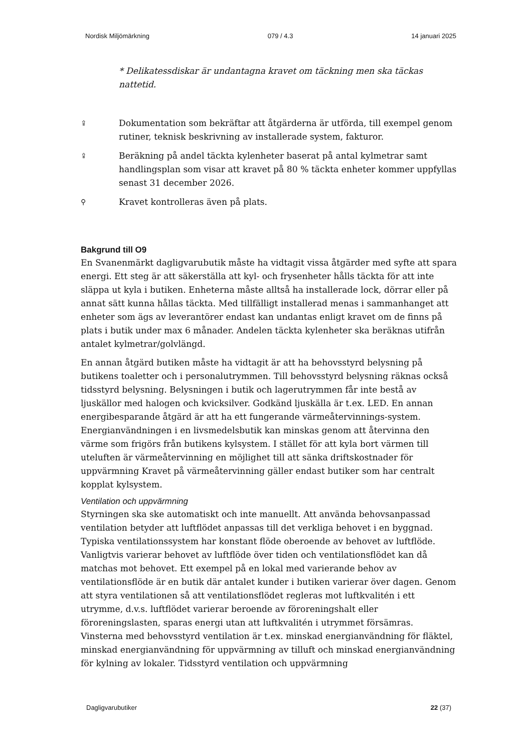Nordisk Miljömärkning 079 / 4.3 14 januari 2025
* Delikatessdiskar är undantagna kravet om täckning men ska täckas nattetid.
⇪ Dokumentation som bekräftar att åtgärderna är utförda, till exempel genom rutiner, teknisk beskrivning av installerade system, fakturor.
⇪ Beräkning på andel täckta kylenheter baserat på antal kylmetrar samt handlingsplan som visar att kravet på 80 % täckta enheter kommer uppfyllas senast 31 december 2026.
⚲ Kravet kontrolleras även på plats.
Bakgrund till O9
En Svanenmärkt dagligvarubutik måste ha vidtagit vissa åtgärder med syfte att spara energi. Ett steg är att säkerställa att kyl- och frysenheter hålls täckta för att inte släppa ut kyla i butiken. Enheterna måste alltså ha installerade lock, dörrar eller på annat sätt kunna hållas täckta. Med tillfälligt installerad menas i sammanhanget att enheter som ägs av leverantörer endast kan undantas enligt kravet om de finns på plats i butik under max 6 månader. Andelen täckta kylenheter ska beräknas utifrån antalet kylmetrar/golvlängd.
En annan åtgärd butiken måste ha vidtagit är att ha behovsstyrd belysning på butikens toaletter och i personalutrymmen. Till behovsstyrd belysning räknas också tidsstyrd belysning. Belysningen i butik och lagerutrymmen får inte bestå av ljuskällor med halogen och kvicksilver. Godkänd ljuskälla är t.ex. LED. En annan energibesparande åtgärd är att ha ett fungerande värmeåtervinnings-system. Energianvändningen i en livsmedelsbutik kan minskas genom att återvinna den värme som frigörs från butikens kylsystem. I stället för att kyla bort värmen till uteluften är värmeåtervinning en möjlighet till att sänka driftskostnader för uppvärmning Kravet på värmeåtervinning gäller endast butiker som har centralt kopplat kylsystem.
Ventilation och uppvärmning
Styrningen ska ske automatiskt och inte manuellt. Att använda behovsanpassad ventilation betyder att luftflödet anpassas till det verkliga behovet i en byggnad. Typiska ventilationssystem har konstant flöde oberoende av behovet av luftflöde. Vanligtvis varierar behovet av luftflöde över tiden och ventilationsflödet kan då matchas mot behovet. Ett exempel på en lokal med varierande behov av ventilationsflöde är en butik där antalet kunder i butiken varierar över dagen. Genom att styra ventilationen så att ventilationsflödet regleras mot luftkvalitén i ett utrymme, d.v.s. luftflödet varierar beroende av föroreningshalt eller föroreningslasten, sparas energi utan att luftkvalitén i utrymmet försämras. Vinsterna med behovsstyrd ventilation är t.ex. minskad energianvändning för fläktel, minskad energianvändning för uppvärmning av tilluft och minskad energianvändning för kylning av lokaler. Tidsstyrd ventilation och uppvärmning
Dagligvarubutiker 22 (37)